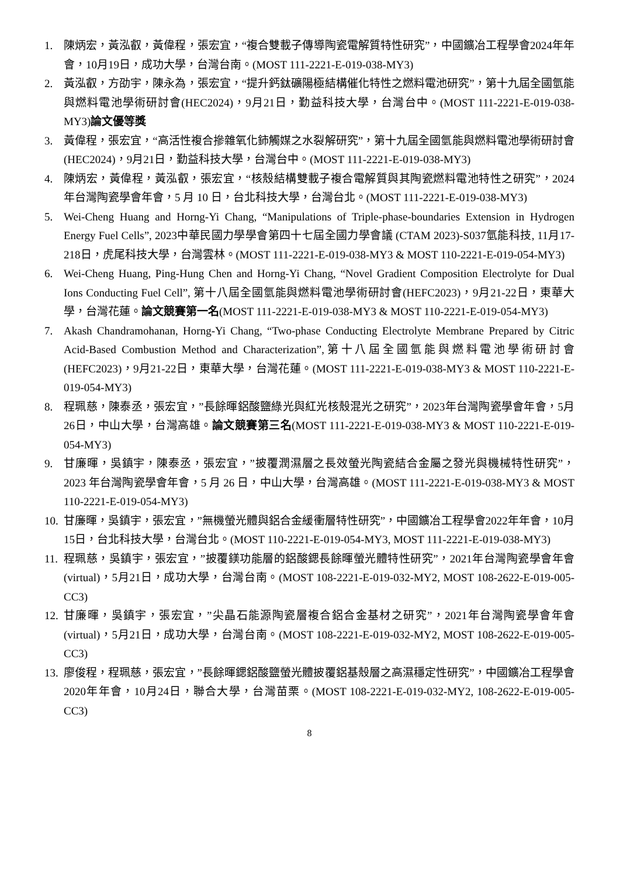1. 陳炳宏，黃泓叡，黃偉程，張宏宜，“複合雙載子傳導陶瓷電解質特性研究”，中國鑛冶工程學會2024年年會，10月19日，成功大學，台灣台南。(MOST 111-2221-E-019-038-MY3)
2. 黃泓叡，方劭宇，陳永為，張宏宜，“提升鈣鈦礦陽極結構催化特性之燃料電池研究”，第十九屆全國氫能與燃料電池學術研討會(HEC2024)，9月21日，勤益科技大學，台灣台中。(MOST 111-2221-E-019-038-MY3)論文優等獎
3. 黃偉程，張宏宜，“高活性複合摻雜氧化鈰觸媒之水裂解研究”，第十九屆全國氫能與燃料電池學術研討會(HEC2024)，9月21日，勤益科技大學，台灣台中。(MOST 111-2221-E-019-038-MY3)
4. 陳炳宏，黃偉程，黃泓叡，張宏宜，“核殼結構雙載子複合電解質與其陶瓷燃料電池特性之研究”，2024 年台灣陶瓷學會年會，5 月 10 日，台北科技大學，台灣台北。(MOST 111-2221-E-019-038-MY3)
5. Wei-Cheng Huang and Horng-Yi Chang, “Manipulations of Triple-phase-boundaries Extension in Hydrogen Energy Fuel Cells”, 2023中華民國力學學會第四十七屆全國力學會議 (CTAM 2023)-S037氫能科技, 11月17-218日，虎尾科技大學，台灣雲林。(MOST 111-2221-E-019-038-MY3 & MOST 110-2221-E-019-054-MY3)
6. Wei-Cheng Huang, Ping-Hung Chen and Horng-Yi Chang, “Novel Gradient Composition Electrolyte for Dual Ions Conducting Fuel Cell”, 第十八屆全國氫能與燃料電池學術研討會(HEFC2023)，9月21-22日，東華大學，台灣花蓮。論文競賽第一名(MOST 111-2221-E-019-038-MY3 & MOST 110-2221-E-019-054-MY3)
7. Akash Chandramohanan, Horng-Yi Chang, “Two-phase Conducting Electrolyte Membrane Prepared by Citric Acid-Based Combustion Method and Characterization”,第十八屆全國氫能與燃料電池學術研討會(HEFC2023)，9月21-22日，東華大學，台灣花蓮。(MOST 111-2221-E-019-038-MY3 & MOST 110-2221-E-019-054-MY3)
8. 程珮慈，陳泰丞，張宏宜，”長餘暉鋁酸鹽綠光與紅光核殼混光之研究”，2023年台灣陶瓷學會年會，5月26日，中山大學，台灣高雄。論文競賽第三名(MOST 111-2221-E-019-038-MY3 & MOST 110-2221-E-019-054-MY3)
9. 甘廉暉，吳鎮宇，陳泰丞，張宏宜，”披覆潤濕層之長效螢光陶瓷結合金屬之發光與機械特性研究”， 2023 年台灣陶瓷學會年會，5 月 26 日，中山大學，台灣高雄。(MOST 111-2221-E-019-038-MY3 & MOST 110-2221-E-019-054-MY3)
10. 甘廉暉，吳鎮宇，張宏宜，”無機螢光體與鋁合金緩衝層特性研究”，中國鑛冶工程學會2022年年會，10月15日，台北科技大學，台灣台北。(MOST 110-2221-E-019-054-MY3, MOST 111-2221-E-019-038-MY3)
11. 程珮慈，吳鎮宇，張宏宜，”披覆鎂功能層的鋁酸鍶長餘暉螢光體特性研究”，2021年台灣陶瓷學會年會(virtual)，5月21日，成功大學，台灣台南。(MOST 108-2221-E-019-032-MY2, MOST 108-2622-E-019-005-CC3)
12. 甘廉暉，吳鎮宇，張宏宜，”尖晶石能源陶瓷層複合鋁合金基材之研究”，2021年台灣陶瓷學會年會(virtual)，5月21日，成功大學，台灣台南。(MOST 108-2221-E-019-032-MY2, MOST 108-2622-E-019-005-CC3)
13. 廖俊程，程珮慈，張宏宜，”長餘暉鍶鋁酸鹽螢光體披覆鋁基殼層之高濕穩定性研究”，中國鑛冶工程學會2020年年會，10月24日，聯合大學，台灣苗栗。(MOST 108-2221-E-019-032-MY2, 108-2622-E-019-005-CC3)
8